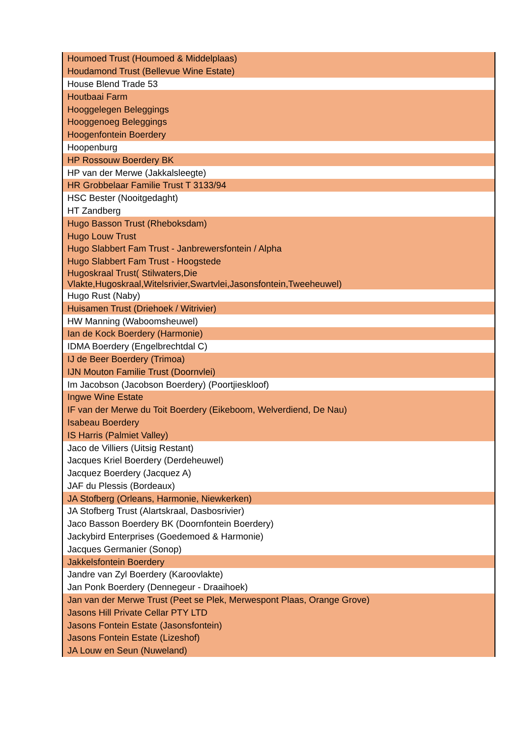| Houmoed Trust (Houmoed & Middelplaas) |
| Houdamond Trust (Bellevue Wine Estate) |
| House Blend Trade 53 |
| Houtbaai Farm |
| Hooggelegen Beleggings |
| Hooggenoeg Beleggings |
| Hoogenfontein Boerdery |
| Hoopenburg |
| HP Rossouw Boerdery BK |
| HP van der Merwe (Jakkalsleegte) |
| HR Grobbelaar Familie Trust T 3133/94 |
| HSC Bester (Nooitgedaght) |
| HT Zandberg |
| Hugo Basson Trust (Rheboksdam) |
| Hugo Louw Trust |
| Hugo Slabbert Fam Trust - Janbrewersfontein / Alpha |
| Hugo Slabbert Fam Trust - Hoogstede |
| Hugoskraal Trust( Stilwaters,Die Vlakte,Hugoskraal,Witelsrivier,Swartvlei,Jasonsfontein,Tweeheuwel) |
| Hugo Rust (Naby) |
| Huisamen Trust (Driehoek / Witrivier) |
| HW Manning (Waboomsheuwel) |
| Ian de Kock Boerdery (Harmonie) |
| IDMA Boerdery (Engelbrechtdal C) |
| IJ de Beer Boerdery (Trimoa) |
| IJN Mouton Familie Trust (Doornvlei) |
| Im Jacobson (Jacobson Boerdery) (Poortjieskloof) |
| Ingwe Wine Estate |
| IF van der Merwe du Toit Boerdery (Eikeboom, Welverdiend, De Nau) |
| Isabeau Boerdery |
| IS Harris (Palmiet Valley) |
| Jaco de Villiers (Uitsig Restant) |
| Jacques Kriel Boerdery (Derdeheuwel) |
| Jacquez Boerdery (Jacquez A) |
| JAF du Plessis (Bordeaux) |
| JA Stofberg (Orleans, Harmonie, Niewkerken) |
| JA Stofberg Trust (Alartskraal, Dasbosrivier) |
| Jaco Basson Boerdery BK (Doornfontein Boerdery) |
| Jackybird Enterprises (Goedemoed & Harmonie) |
| Jacques Germanier (Sonop) |
| Jakkelsfontein Boerdery |
| Jandre van Zyl Boerdery (Karoovlakte) |
| Jan Ponk Boerdery (Dennegeur - Draaihoek) |
| Jan van der Merwe Trust (Peet se Plek, Merwespont Plaas, Orange Grove) |
| Jasons Hill Private Cellar PTY LTD |
| Jasons Fontein Estate (Jasonsfontein) |
| Jasons Fontein Estate (Lizeshof) |
| JA Louw en Seun (Nuweland) |